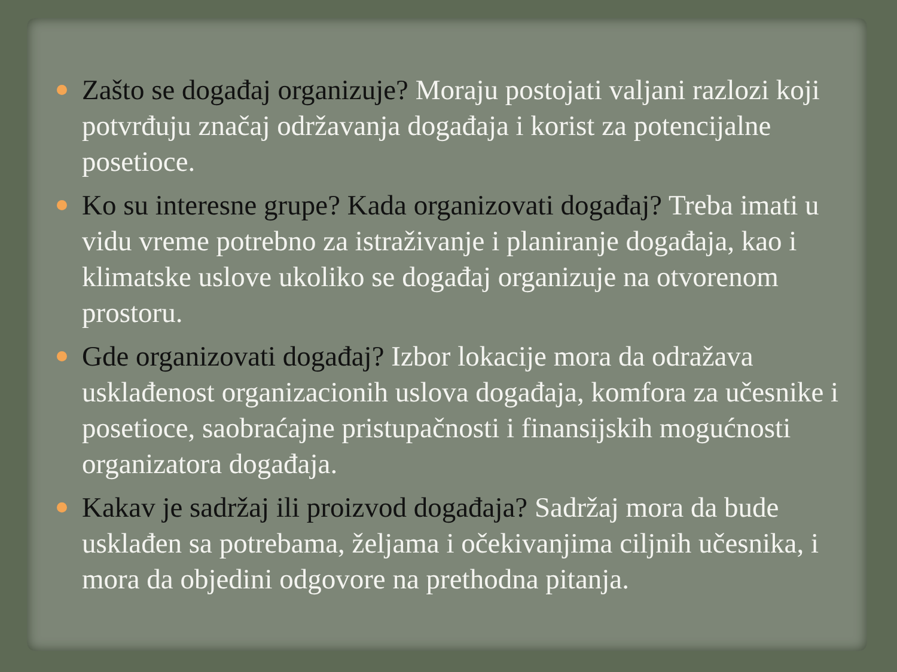Zašto se događaj organizuje? Moraju postojati valjani razlozi koji potvrđuju značaj održavanja događaja i korist za potencijalne posetioce.
Ko su interesne grupe? Kada organizovati događaj? Treba imati u vidu vreme potrebno za istraživanje i planiranje događaja, kao i klimatske uslove ukoliko se događaj organizuje na otvorenom prostoru.
Gde organizovati događaj? Izbor lokacije mora da odražava usklađenost organizacionih uslova događaja, komfora za učesnike i posetioce, saobraćajne pristupačnosti i finansijskih mogućnosti organizatora događaja.
Kakav je sadržaj ili proizvod događaja? Sadržaj mora da bude usklađen sa potrebama, željama i očekivanjima ciljnih učesnika, i mora da objedini odgovore na prethodna pitanja.